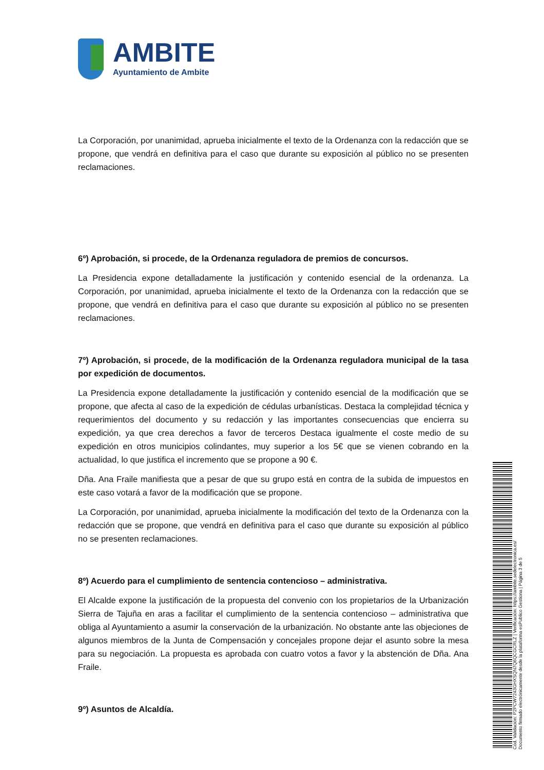AMBITE
Ayuntamiento de Ambite
La Corporación, por unanimidad, aprueba inicialmente el texto de la Ordenanza con la redacción que se propone, que vendrá en definitiva para el caso que durante su exposición al público no se presenten reclamaciones.
6º) Aprobación, si procede, de la Ordenanza reguladora de premios de concursos.
La Presidencia expone detalladamente la justificación y contenido esencial de la ordenanza. La Corporación, por unanimidad, aprueba inicialmente el texto de la Ordenanza con la redacción que se propone, que vendrá en definitiva para el caso que durante su exposición al público no se presenten reclamaciones.
7º) Aprobación, si procede, de la modificación de la Ordenanza reguladora municipal de la tasa por expedición de documentos.
La Presidencia expone detalladamente la justificación y contenido esencial de la modificación que se propone, que afecta al caso de la expedición de cédulas urbanísticas. Destaca la complejidad técnica y requerimientos del documento y su redacción y las importantes consecuencias que encierra su expedición, ya que crea derechos a favor de terceros Destaca igualmente el coste medio de su expedición en otros municipios colindantes, muy superior a los 5€ que se vienen cobrando en la actualidad, lo que justifica el incremento que se propone a 90 €.
Dña. Ana Fraile manifiesta que a pesar de que su grupo está en contra de la subida de impuestos en este caso votará a favor de la modificación que se propone.
La Corporación, por unanimidad, aprueba inicialmente la modificación del texto de la Ordenanza con la redacción que se propone, que vendrá en definitiva para el caso que durante su exposición al público no se presenten reclamaciones.
8º) Acuerdo para el cumplimiento de sentencia contencioso – administrativa.
El Alcalde expone la justificación de la propuesta del convenio con los propietarios de la Urbanización Sierra de Tajuña en aras a facilitar el cumplimiento de la sentencia contencioso – administrativa que obliga al Ayuntamiento a asumir la conservación de la urbanización. No obstante ante las objeciones de algunos miembros de la Junta de Compensación y concejales propone dejar el asunto sobre la mesa para su negociación. La propuesta es aprobada con cuatro votos a favor y la abstención de Dña. Ana Fraile.
9º) Asuntos de Alcaldía.
Cód. Validación: P2PCW7243GHXSQN7Q6QCGCRLZ | Verificación: https://ambite.sedelectronica.es/
Documento firmado electrónicamente desde la plataforma esPublico Gestiona | Página 3 de 5